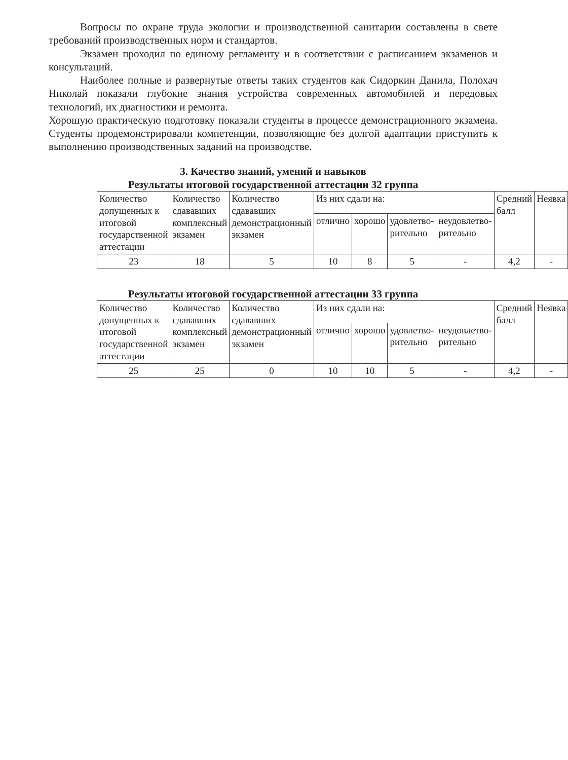Вопросы по охране труда экологии и производственной санитарии составлены в свете требований производственных норм и стандартов.
Экзамен проходил по единому регламенту и в соответствии с расписанием экзаменов и консультаций.
Наиболее полные и развернутые ответы таких студентов как Сидоркин Данила, Полохач Николай показали глубокие знания устройства современных автомобилей и передовых технологий, их диагностики и ремонта.
Хорошую практическую подготовку показали студенты в процессе демонстрационного экзамена. Студенты продемонстрировали компетенции, позволяющие без долгой адаптации приступить к выполнению производственных заданий на производстве.
3. Качество знаний, умений и навыков
Результаты итоговой государственной аттестации 32 группа
| Количество допущенных к итоговой государственной аттестации | Количество сдававших комплексный экзамен | Количество сдававших демонстрационный экзамен | Из них сдали на: | | | | Средний балл | Неявка |
| --- | --- | --- | --- | --- | --- | --- | --- | --- |
| | | | отличнo | хорошо | удовлетво-рительно | неудовлетво-рительно | | |
| 23 | 18 | 5 | 10 | 8 | 5 | - | 4,2 | - |
Результаты итоговой государственной аттестации 33 группа
| Количество допущенных к итоговой государственной аттестации | Количество сдававших комплексный экзамен | Количество сдававших демонстрационный экзамен | Из них сдали на: | | | | Средний балл | Неявка |
| --- | --- | --- | --- | --- | --- | --- | --- | --- |
| | | | отлично | хорошо | удовлетво-рительно | неудовлетво-рительно | | |
| 25 | 25 | 0 | 10 | 10 | 5 | - | 4,2 | - |